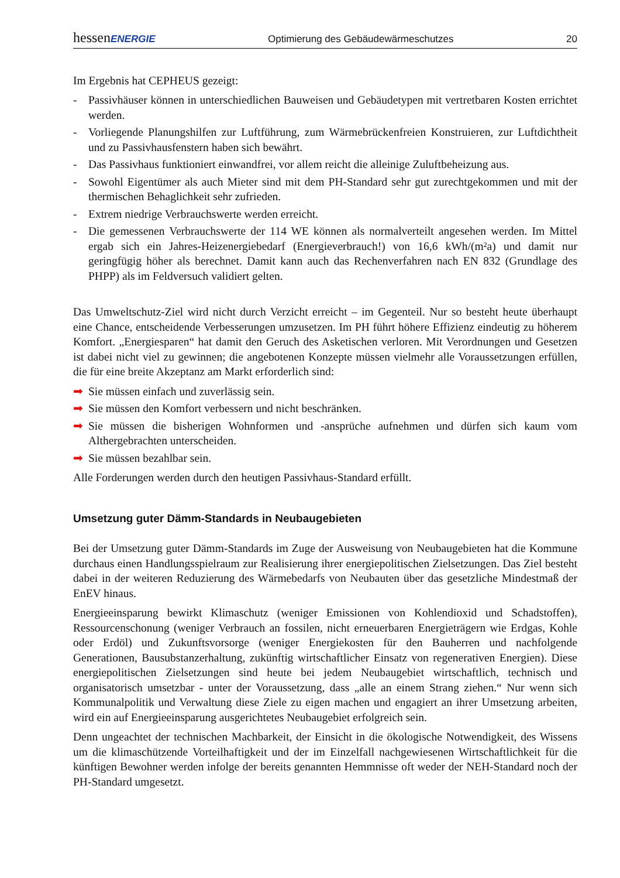hessenENERGIE Optimierung des Gebäudewärmeschutzes 20
Im Ergebnis hat CEPHEUS gezeigt:
- Passivhäuser können in unterschiedlichen Bauweisen und Gebäudetypen mit vertretbaren Kosten errichtet werden.
- Vorliegende Planungshilfen zur Luftführung, zum Wärmebrückenfreien Konstruieren, zur Luftdichtheit und zu Passivhausfenstern haben sich bewährt.
- Das Passivhaus funktioniert einwandfrei, vor allem reicht die alleinige Zuluftbeheizung aus.
- Sowohl Eigentümer als auch Mieter sind mit dem PH-Standard sehr gut zurechtgekommen und mit der thermischen Behaglichkeit sehr zufrieden.
- Extrem niedrige Verbrauchswerte werden erreicht.
- Die gemessenen Verbrauchswerte der 114 WE können als normalverteilt angesehen werden. Im Mittel ergab sich ein Jahres-Heizenergiebedarf (Energieverbrauch!) von 16,6 kWh/(m²a) und damit nur geringfügig höher als berechnet. Damit kann auch das Rechenverfahren nach EN 832 (Grundlage des PHPP) als im Feldversuch validiert gelten.
Das Umweltschutz-Ziel wird nicht durch Verzicht erreicht – im Gegenteil. Nur so besteht heute überhaupt eine Chance, entscheidende Verbesserungen umzusetzen. Im PH führt höhere Effizienz eindeutig zu höherem Komfort. „Energiesparen“ hat damit den Geruch des Asketischen verloren. Mit Verordnungen und Gesetzen ist dabei nicht viel zu gewinnen; die angebotenen Konzepte müssen vielmehr alle Voraussetzungen erfüllen, die für eine breite Akzeptanz am Markt erforderlich sind:
➡ Sie müssen einfach und zuverlässig sein.
➡ Sie müssen den Komfort verbessern und nicht beschränken.
➡ Sie müssen die bisherigen Wohnformen und -ansprüche aufnehmen und dürfen sich kaum vom Althergebrachten unterscheiden.
➡ Sie müssen bezahlbar sein.
Alle Forderungen werden durch den heutigen Passivhaus-Standard erfüllt.
Umsetzung guter Dämm-Standards in Neubaugebieten
Bei der Umsetzung guter Dämm-Standards im Zuge der Ausweisung von Neubaugebieten hat die Kommune durchaus einen Handlungsspielraum zur Realisierung ihrer energiepolitischen Zielsetzungen. Das Ziel besteht dabei in der weiteren Reduzierung des Wärmebedarfs von Neubauten über das gesetzliche Mindestmaß der EnEV hinaus.
Energieeinsparung bewirkt Klimaschutz (weniger Emissionen von Kohlendioxid und Schadstoffen), Ressourcenschonung (weniger Verbrauch an fossilen, nicht erneuerbaren Energieträgern wie Erdgas, Kohle oder Erdöl) und Zukunftsvorsorge (weniger Energiekosten für den Bauherren und nachfolgende Generationen, Bausubstanzerhaltung, zukünftig wirtschaftlicher Einsatz von regenerativen Energien). Diese energiepolitischen Zielsetzungen sind heute bei jedem Neubaugebiet wirtschaftlich, technisch und organisatorisch umsetzbar - unter der Voraussetzung, dass „alle an einem Strang ziehen.“ Nur wenn sich Kommunalpolitik und Verwaltung diese Ziele zu eigen machen und engagiert an ihrer Umsetzung arbeiten, wird ein auf Energieeinsparung ausgerichtetes Neubaugebiet erfolgreich sein.
Denn ungeachtet der technischen Machbarkeit, der Einsicht in die ökologische Notwendigkeit, des Wissens um die klimaschützende Vorteilhaftigkeit und der im Einzelfall nachgewiesenen Wirtschaftlichkeit für die künftigen Bewohner werden infolge der bereits genannten Hemmnisse oft weder der NEH-Standard noch der PH-Standard umgesetzt.